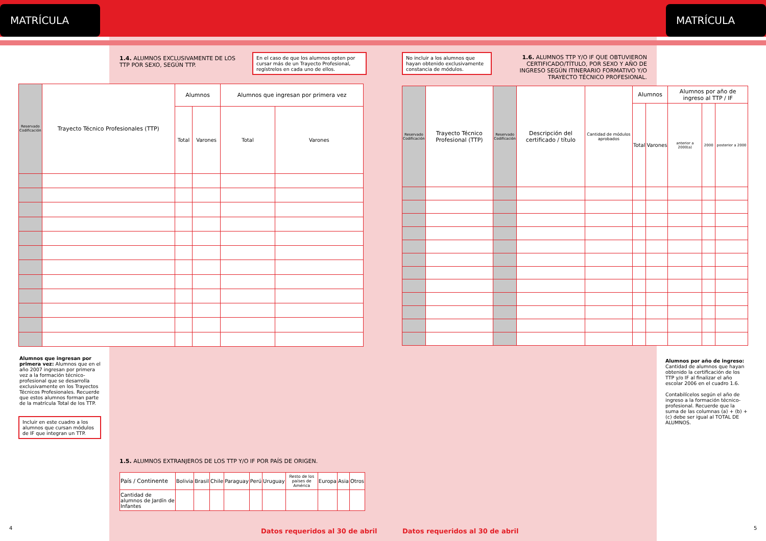MATRÍCULA MATRÍCULA
1.4. ALUMNOS EXCLUSIVAMENTE DE LOS TTP POR SEXO, SEGÚN TTP.
En el caso de que los alumnos opten por cursar más de un Trayecto Profesional, regístrelos en cada uno de ellos.
| Reservado Codificación | Trayecto Técnico Profesionales (TTP) | Alumnos | | Alumnos que ingresan por primera vez | |
| --- | --- | --- | --- | --- | --- |
| | | Total | Varones | Total | Varones |
Alumnos que ingresan por primera vez: Alumnos que en el año 2007 ingresan por primera vez a la formación técnico-profesional que se desarrolla exclusivamente en los Trayectos Técnicos Profesionales. Recuerde que estos alumnos forman parte de la matrícula Total de los TTP.
Incluir en este cuadro a los alumnos que cursan módulos de IF que integran un TTP.
1.5. ALUMNOS EXTRANJEROS DE LOS TTP Y/O IF POR PAÍS DE ORIGEN.
| País / Continente | Bolivia | Brasil | Chile | Paraguay | Perú | Uruguay | Resto de los países de América | Europa | Asia | Otros |
| --- | --- | --- | --- | --- | --- | --- | --- | --- | --- | --- |
| Cantidad de alumnos de Jardín de Infantes | | | | | | | | | | |
4
Datos requeridos al 30 de abril
Datos requeridos al 30 de abril
5
No incluir a los alumnos que hayan obtenido exclusivamente constancia de módulos.
1.6. ALUMNOS TTP Y/O IF QUE OBTUVIERON CERTIFICADO/TÍTULO, POR SEXO Y AÑO DE INGRESO SEGÚN ITINERARIO FORMATIVO Y/O TRAYECTO TÉCNICO PROFESIONAL.
| Reservado Codificación | Trayecto Técnico Profesional (TTP) | Reservado Codificación | Descripción del certificado / título | Cantidad de módulos aprobados | Alumnos | | Alumnos por año de ingreso al TTP / IF | | |
| --- | --- | --- | --- | --- | --- | --- | --- | --- | --- |
| | | | | | Total | Varones | anterior a 2000(a) | 2000 | posterior a 2000 |
Alumnos por año de ingreso: Cantidad de alumnos que hayan obtenido la certificación de los TTP y/o IF al finalizar el año escolar 2006 en el cuadro 1.6.
Contabilícelos según el año de ingreso a la formación técnico-profesional. Recuerde que la suma de las columnas (a) + (b) + (c) debe ser igual al TOTAL DE ALUMNOS.